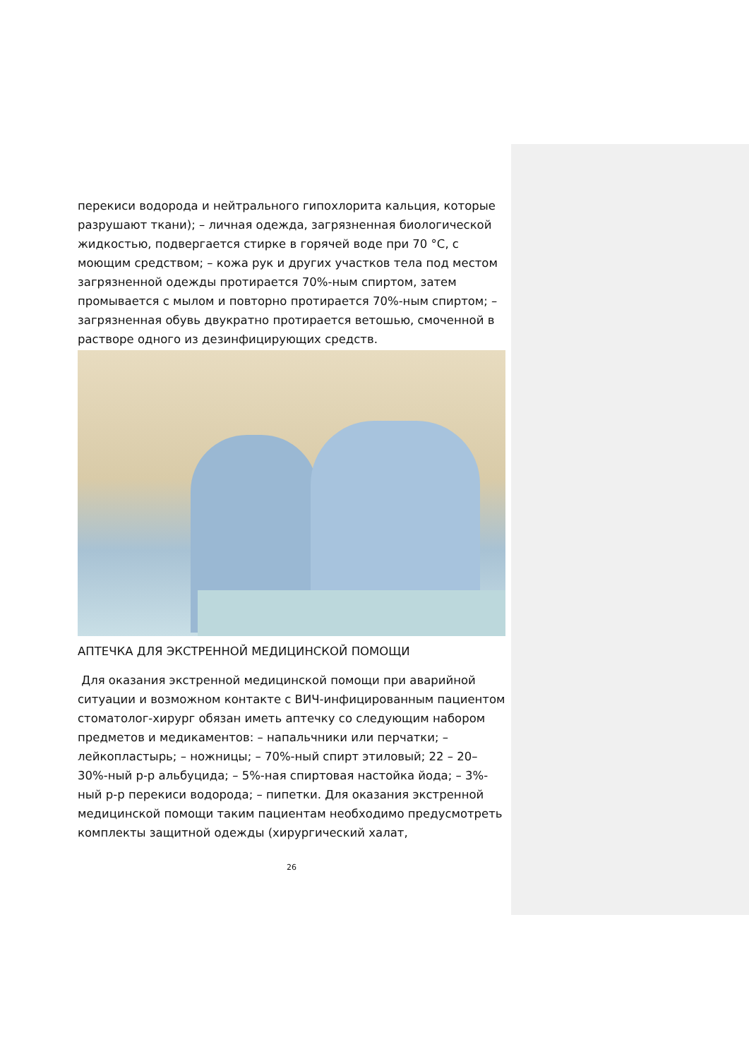перекиси водорода и нейтрального гипохлорита кальция, которые разрушают ткани); – личная одежда, загрязненная биологической жидкостью, подвергается стирке в горячей воде при 70 °С, с моющим средством; – кожа рук и других участков тела под местом загрязненной одежды протирается 70%-ным спиртом, затем промывается с мылом и повторно протирается 70%-ным спиртом; – загрязненная обувь двукратно протирается ветошью, смоченной в растворе одного из дезинфицирующих средств.
АПТЕЧКА ДЛЯ ЭКСТРЕННОЙ МЕДИЦИНСКОЙ ПОМОЩИ
Для оказания экстренной медицинской помощи при аварийной ситуации и возможном контакте с ВИЧ-инфицированным пациентом стоматолог-хирург обязан иметь аптечку со следующим набором предметов и медикаментов: – напальчники или перчатки; – лейкопластырь; – ножницы; – 70%-ный спирт этиловый; 22 – 20–30%-ный р-р альбуцида; – 5%-ная спиртовая настойка йода; – 3%-ный р-р перекиси водорода; – пипетки. Для оказания экстренной медицинской помощи таким пациентам необходимо предусмотреть комплекты защитной одежды (хирургический халат,
26